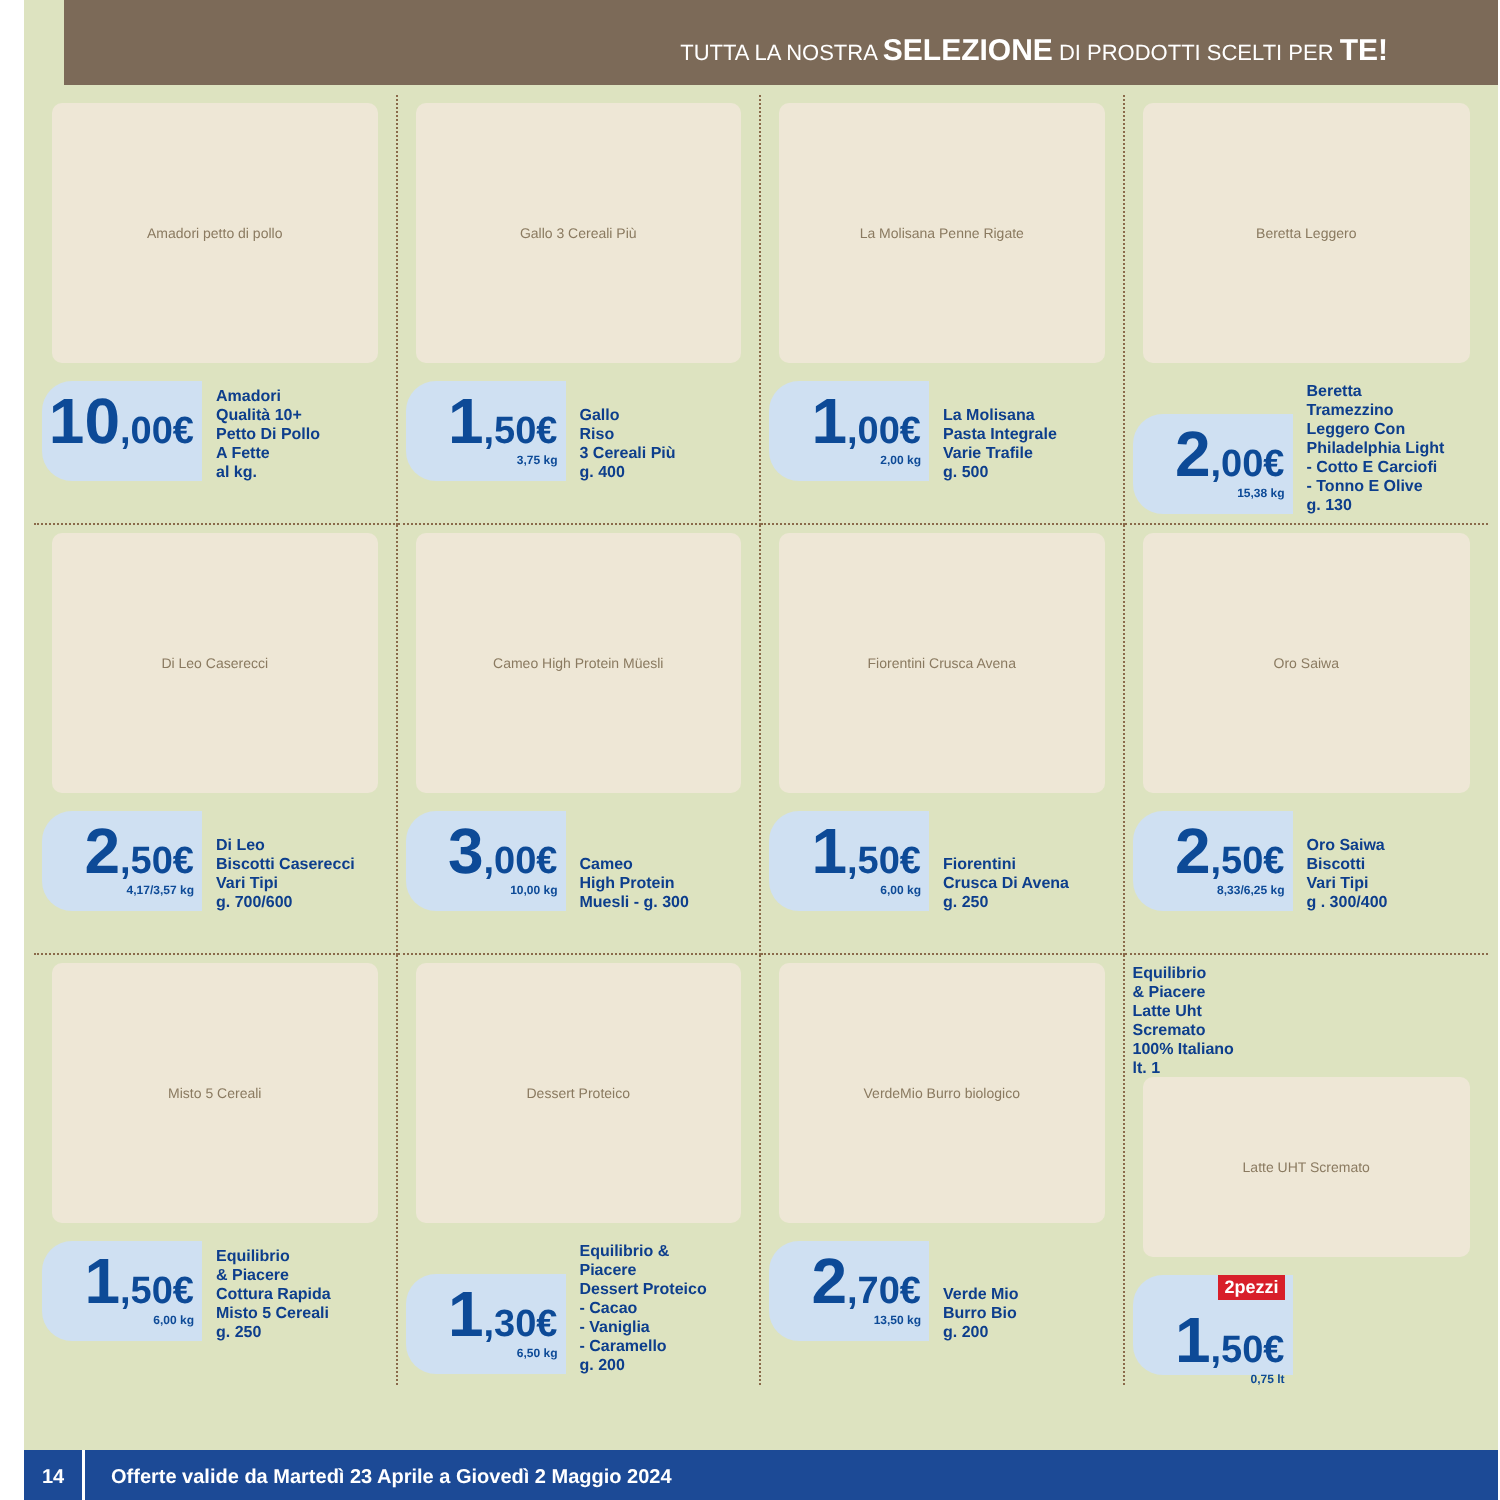TUTTA LA NOSTRA SELEZIONE DI PRODOTTI SCELTI PER TE!
Amadori petto di pollo
10,00€
Amadori
Qualità 10+
Petto Di Pollo
A Fette
al kg.
Gallo 3 Cereali Più
1,50€
3,75 kg
Gallo
Riso
3 Cereali Più
g. 400
La Molisana Penne Rigate
1,00€
2,00 kg
La Molisana
Pasta Integrale
Varie Trafile
g. 500
Beretta Leggero
2,00€
15,38 kg
Beretta
Tramezzino
Leggero Con
Philadelphia Light
- Cotto E Carciofi
- Tonno E Olive
g. 130
Di Leo Caserecci
2,50€
4,17/3,57 kg
Di Leo
Biscotti Caserecci
Vari Tipi
g. 700/600
Cameo High Protein Müesli
3,00€
10,00 kg
Cameo
High Protein
Muesli - g. 300
Fiorentini Crusca Avena
1,50€
6,00 kg
Fiorentini
Crusca Di Avena
g. 250
Oro Saiwa
2,50€
8,33/6,25 kg
Oro Saiwa
Biscotti
Vari Tipi
g . 300/400
Misto 5 Cereali
1,50€
6,00 kg
Equilibrio
& Piacere
Cottura Rapida
Misto 5 Cereali
g. 250
Dessert Proteico
1,30€
6,50 kg
Equilibrio &
Piacere
Dessert Proteico
- Cacao
- Vaniglia
- Caramello
g. 200
VerdeMio Burro biologico
2,70€
13,50 kg
Verde Mio
Burro Bio
g. 200
Equilibrio
& Piacere
Latte Uht
Scremato
100% Italiano
lt. 1
Latte UHT Scremato
2pezzi
1,50€
0,75 lt
14
Offerte valide da Martedì 23 Aprile a Giovedì 2 Maggio 2024